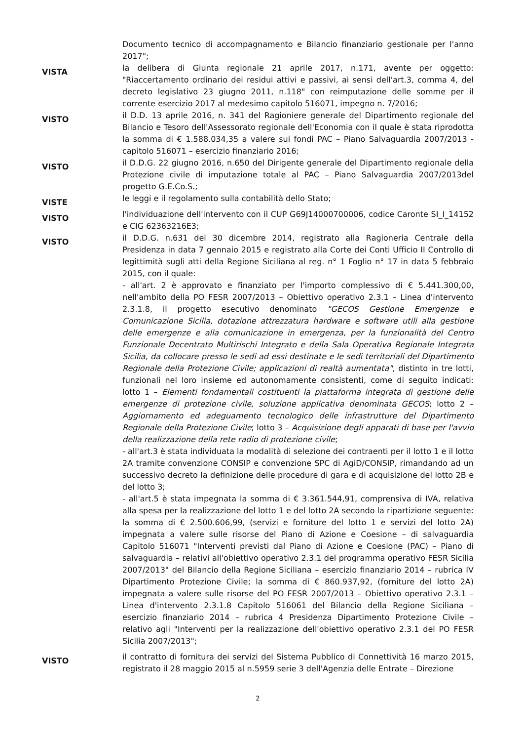Documento tecnico di accompagnamento e Bilancio finanziario gestionale per l'anno 2017";
VISTA
la delibera di Giunta regionale 21 aprile 2017, n.171, avente per oggetto: "Riaccertamento ordinario dei residui attivi e passivi, ai sensi dell'art.3, comma 4, del decreto legislativo 23 giugno 2011, n.118" con reimputazione delle somme per il corrente esercizio 2017 al medesimo capitolo 516071, impegno n. 7/2016;
VISTO
il D.D. 13 aprile 2016, n. 341 del Ragioniere generale del Dipartimento regionale del Bilancio e Tesoro dell'Assessorato regionale dell'Economia con il quale è stata riprodotta la somma di € 1.588.034,35 a valere sui fondi PAC – Piano Salvaguardia 2007/2013 - capitolo 516071 – esercizio finanziario 2016;
VISTO
il D.D.G. 22 giugno 2016, n.650 del Dirigente generale del Dipartimento regionale della Protezione civile di imputazione totale al PAC – Piano Salvaguardia 2007/2013del progetto G.E.Co.S.;
VISTE
le leggi e il regolamento sulla contabilità dello Stato;
VISTO
l'individuazione dell'intervento con il CUP G69J14000700006, codice Caronte SI_I_14152 e CIG 62363216E3;
VISTO
il D.D.G. n.631 del 30 dicembre 2014, registrato alla Ragioneria Centrale della Presidenza in data 7 gennaio 2015 e registrato alla Corte dei Conti Ufficio II Controllo di legittimità sugli atti della Regione Siciliana al reg. n° 1 Foglio n° 17 in data 5 febbraio 2015, con il quale:
- all'art. 2 è approvato e finanziato per l'importo complessivo di € 5.441.300,00, nell'ambito della PO FESR 2007/2013 – Obiettivo operativo 2.3.1 – Linea d'intervento 2.3.1.8, il progetto esecutivo denominato "GECOS Gestione Emergenze e Comunicazione Sicilia, dotazione attrezzatura hardware e software utili alla gestione delle emergenze e alla comunicazione in emergenza, per la funzionalità del Centro Funzionale Decentrato Multirischi Integrato e della Sala Operativa Regionale Integrata Sicilia, da collocare presso le sedi ad essi destinate e le sedi territoriali del Dipartimento Regionale della Protezione Civile; applicazioni di realtà aumentata", distinto in tre lotti, funzionali nel loro insieme ed autonomamente consistenti, come di seguito indicati: lotto 1 – Elementi fondamentali costituenti la piattaforma integrata di gestione delle emergenze di protezione civile, soluzione applicativa denominata GECOS; lotto 2 – Aggiornamento ed adeguamento tecnologico delle infrastrutture del Dipartimento Regionale della Protezione Civile; lotto 3 – Acquisizione degli apparati di base per l'avvio della realizzazione della rete radio di protezione civile;
- all'art.3 è stata individuata la modalità di selezione dei contraenti per il lotto 1 e il lotto 2A tramite convenzione CONSIP e convenzione SPC di AgiD/CONSIP, rimandando ad un successivo decreto la definizione delle procedure di gara e di acquisizione del lotto 2B e del lotto 3;
- all'art.5 è stata impegnata la somma di € 3.361.544,91, comprensiva di IVA, relativa alla spesa per la realizzazione del lotto 1 e del lotto 2A secondo la ripartizione seguente: la somma di € 2.500.606,99, (servizi e forniture del lotto 1 e servizi del lotto 2A) impegnata a valere sulle risorse del Piano di Azione e Coesione – di salvaguardia Capitolo 516071 "Interventi previsti dal Piano di Azione e Coesione (PAC) – Piano di salvaguardia – relativi all'obiettivo operativo 2.3.1 del programma operativo FESR Sicilia 2007/2013" del Bilancio della Regione Siciliana – esercizio finanziario 2014 – rubrica IV Dipartimento Protezione Civile; la somma di € 860.937,92, (forniture del lotto 2A) impegnata a valere sulle risorse del PO FESR 2007/2013 – Obiettivo operativo 2.3.1 – Linea d'intervento 2.3.1.8 Capitolo 516061 del Bilancio della Regione Siciliana – esercizio finanziario 2014 – rubrica 4 Presidenza Dipartimento Protezione Civile – relativo agli "Interventi per la realizzazione dell'obiettivo operativo 2.3.1 del PO FESR Sicilia 2007/2013";
VISTO
il contratto di fornitura dei servizi del Sistema Pubblico di Connettività 16 marzo 2015, registrato il 28 maggio 2015 al n.5959 serie 3 dell'Agenzia delle Entrate – Direzione
2